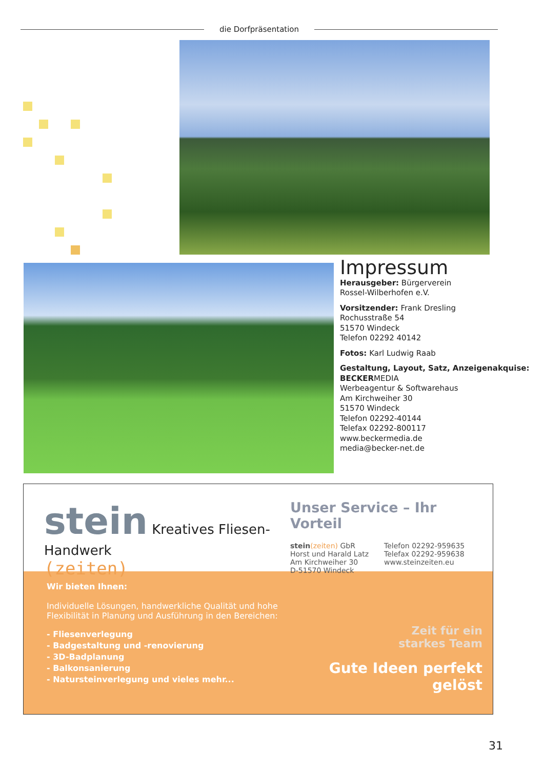die Dorfpräsentation
Impressum
Herausgeber: Bürgerverein
Rossel-Wilberhofen e.V.
Vorsitzender: Frank Dresling
Rochusstraße 54
51570 Windeck
Telefon 02292 40142
Fotos: Karl Ludwig Raab
Gestaltung, Layout, Satz, Anzeigenakquise:
BECKERMEDIA
Werbeagentur & Softwarehaus
Am Kirchweiher 30
51570 Windeck
Telefon 02292-40144
Telefax 02292-800117
www.beckermedia.de
media@becker-net.de
stein Kreatives Fliesen-Handwerk
(zeiten)
Unser Service – Ihr Vorteil
stein(zeiten) GbR
Horst und Harald Latz
Am Kirchweiher 30
D-51570 Windeck
Telefon 02292-959635
Telefax 02292-959638
www.steinzeiten.eu
Wir bieten Ihnen:
Individuelle Lösungen, handwerkliche Qualität und hohe
Flexibilität in Planung und Ausführung in den Bereichen:
- Fliesenverlegung
- Badgestaltung und -renovierung
- 3D-Badplanung
- Balkonsanierung
- Natursteinverlegung und vieles mehr...
Zeit für ein
starkes Team
Gute Ideen perfekt gelöst
31